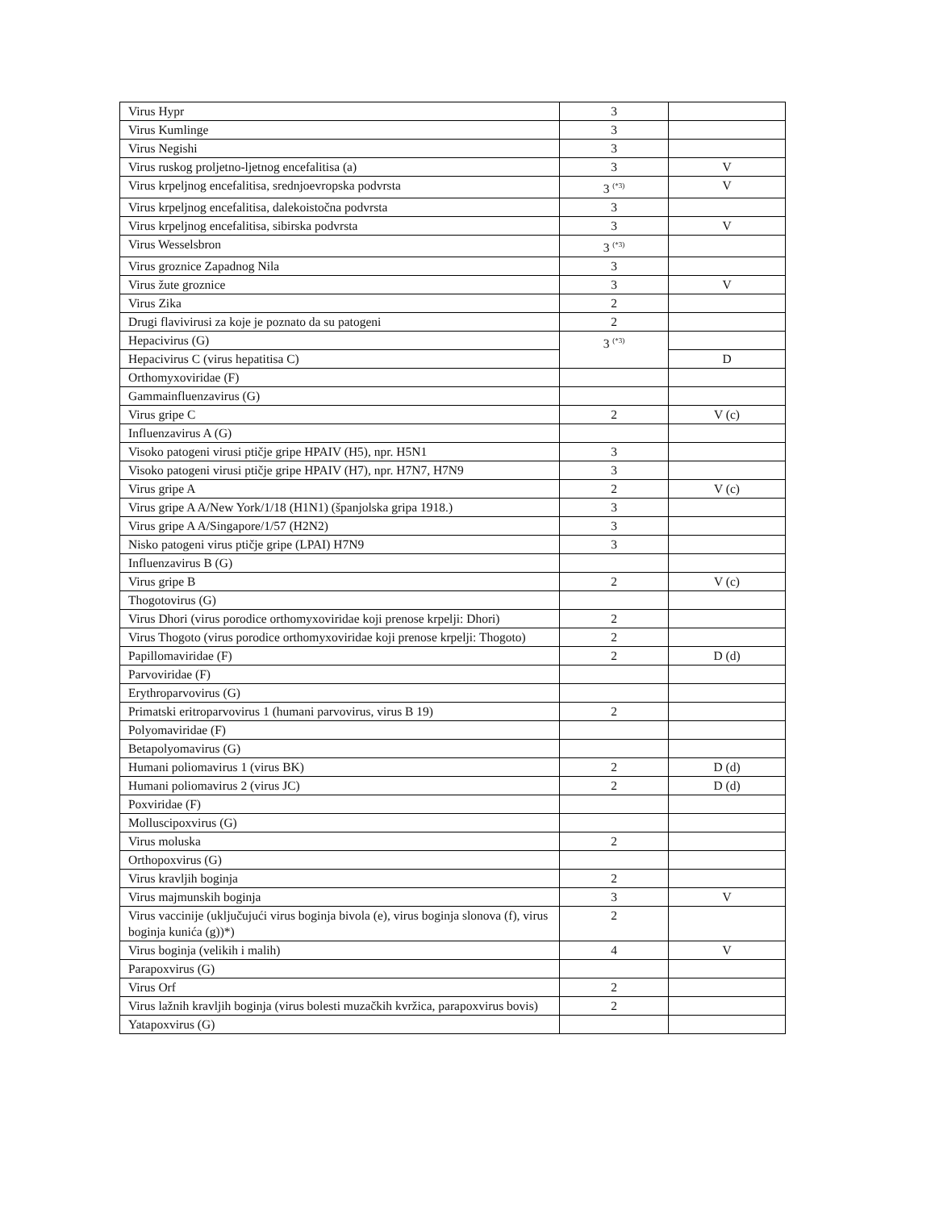| Virus Hypr | 3 | |
| Virus Kumlinge | 3 | |
| Virus Negishi | 3 | |
| Virus ruskog proljetno-ljetnog encefalitisa (a) | 3 | V |
| Virus krpeljnog encefalitisa, srednjoevropska podvrsta | 3 <sup>(*3)</sup> | V |
| Virus krpeljnog encefalitisa, dalekoistočna podvrsta | 3 | |
| Virus krpeljnog encefalitisa, sibirska podvrsta | 3 | V |
| Virus Wesselsbron | 3 <sup>(*3)</sup> | |
| Virus groznice Zapadnog Nila | 3 | |
| Virus žute groznice | 3 | V |
| Virus Zika | 2 | |
| Drugi flavivirusi za koje je poznato da su patogeni | 2 | |
| Hepacivirus (G) | 3 <sup>(*3)</sup> | |
| Hepacivirus C (virus hepatitisa C) | | D |
| Orthomyxoviridae (F) | | |
| Gammainfluenzavirus (G) | | |
| Virus gripe C | 2 | V (c) |
| Influenzavirus A (G) | | |
| Visoko patogeni virusi ptičje gripe HPAIV (H5), npr. H5N1 | 3 | |
| Visoko patogeni virusi ptičje gripe HPAIV (H7), npr. H7N7, H7N9 | 3 | |
| Virus gripe A | 2 | V (c) |
| Virus gripe A A/New York/1/18 (H1N1) (španjolska gripa 1918.) | 3 | |
| Virus gripe A A/Singapore/1/57 (H2N2) | 3 | |
| Nisko patogeni virus ptičje gripe (LPAI) H7N9 | 3 | |
| Influenzavirus B (G) | | |
| Virus gripe B | 2 | V (c) |
| Thogotovirus (G) | | |
| Virus Dhori (virus porodice orthomyxoviridae koji prenose krpelji: Dhori) | 2 | |
| Virus Thogoto (virus porodice orthomyxoviridae koji prenose krpelji: Thogoto) | 2 | |
| Papillomaviridae (F) | 2 | D (d) |
| Parvoviridae (F) | | |
| Erythroparvovirus (G) | | |
| Primatski eritroparvovirus 1 (humani parvovirus, virus B 19) | 2 | |
| Polyomaviridae (F) | | |
| Betapolyomavirus (G) | | |
| Humani poliomavirus 1 (virus BK) | 2 | D (d) |
| Humani poliomavirus 2 (virus JC) | 2 | D (d) |
| Poxviridae (F) | | |
| Molluscipoxvirus (G) | | |
| Virus moluska | 2 | |
| Orthopoxvirus (G) | | |
| Virus kravljih boginja | 2 | |
| Virus majmunskih boginja | 3 | V |
| Virus vaccinije (uključujući virus boginja bivola (e), virus boginja slonova (f), virus boginja kunića (g))*) | 2 | |
| Virus boginja (velikih i malih) | 4 | V |
| Parapoxvirus (G) | | |
| Virus Orf | 2 | |
| Virus lažnih kravljih boginja (virus bolesti muzačkih kvržica, parapoxvirus bovis) | 2 | |
| Yatapoxvirus (G) | | |